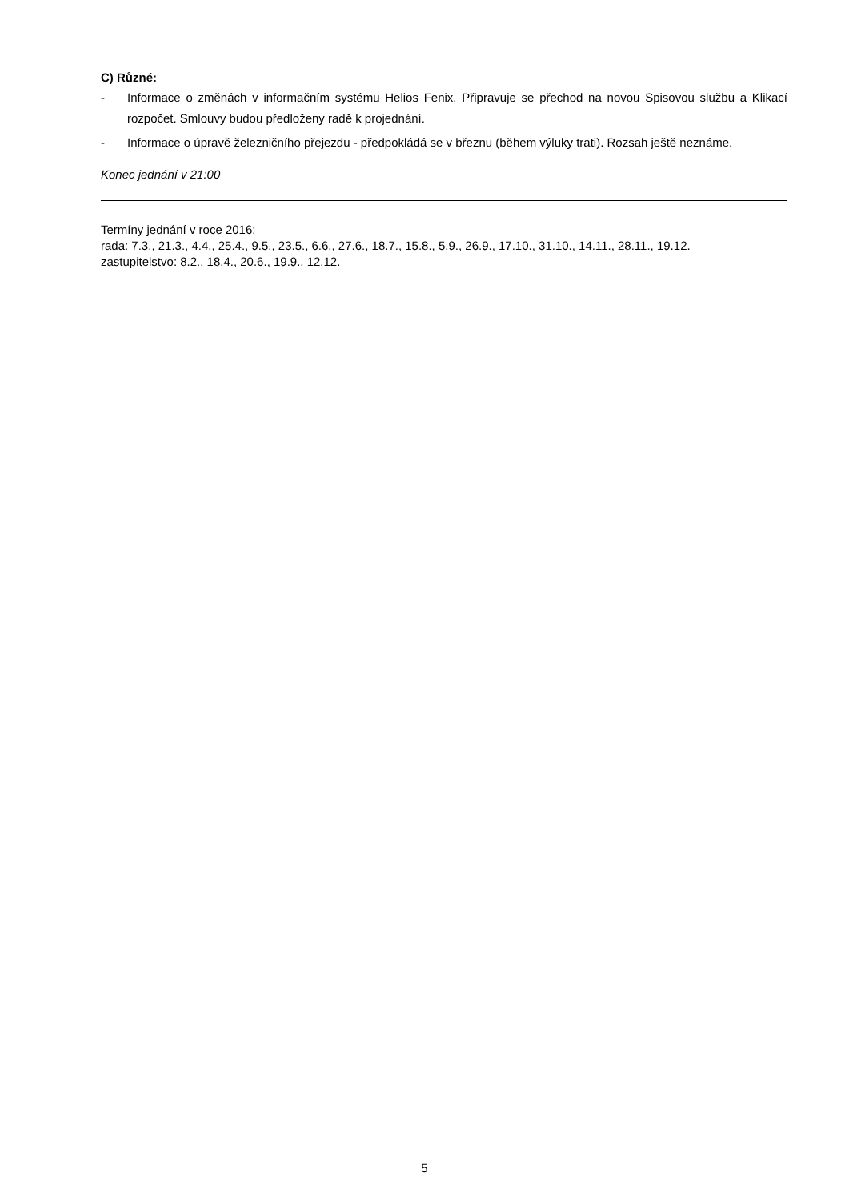C) Různé:
- Informace o změnách v informačním systému Helios Fenix. Připravuje se přechod na novou Spisovou službu a Klikací rozpočet. Smlouvy budou předloženy radě k projednání.
- Informace o úpravě železničního přejezdu - předpokládá se v březnu (během výluky trati). Rozsah ještě neznáme.
Konec jednání v 21:00
Termíny jednání v roce 2016:
rada: 7.3., 21.3., 4.4., 25.4., 9.5., 23.5., 6.6., 27.6., 18.7., 15.8., 5.9., 26.9., 17.10., 31.10., 14.11., 28.11., 19.12.
zastupitelstvo: 8.2., 18.4., 20.6., 19.9., 12.12.
5